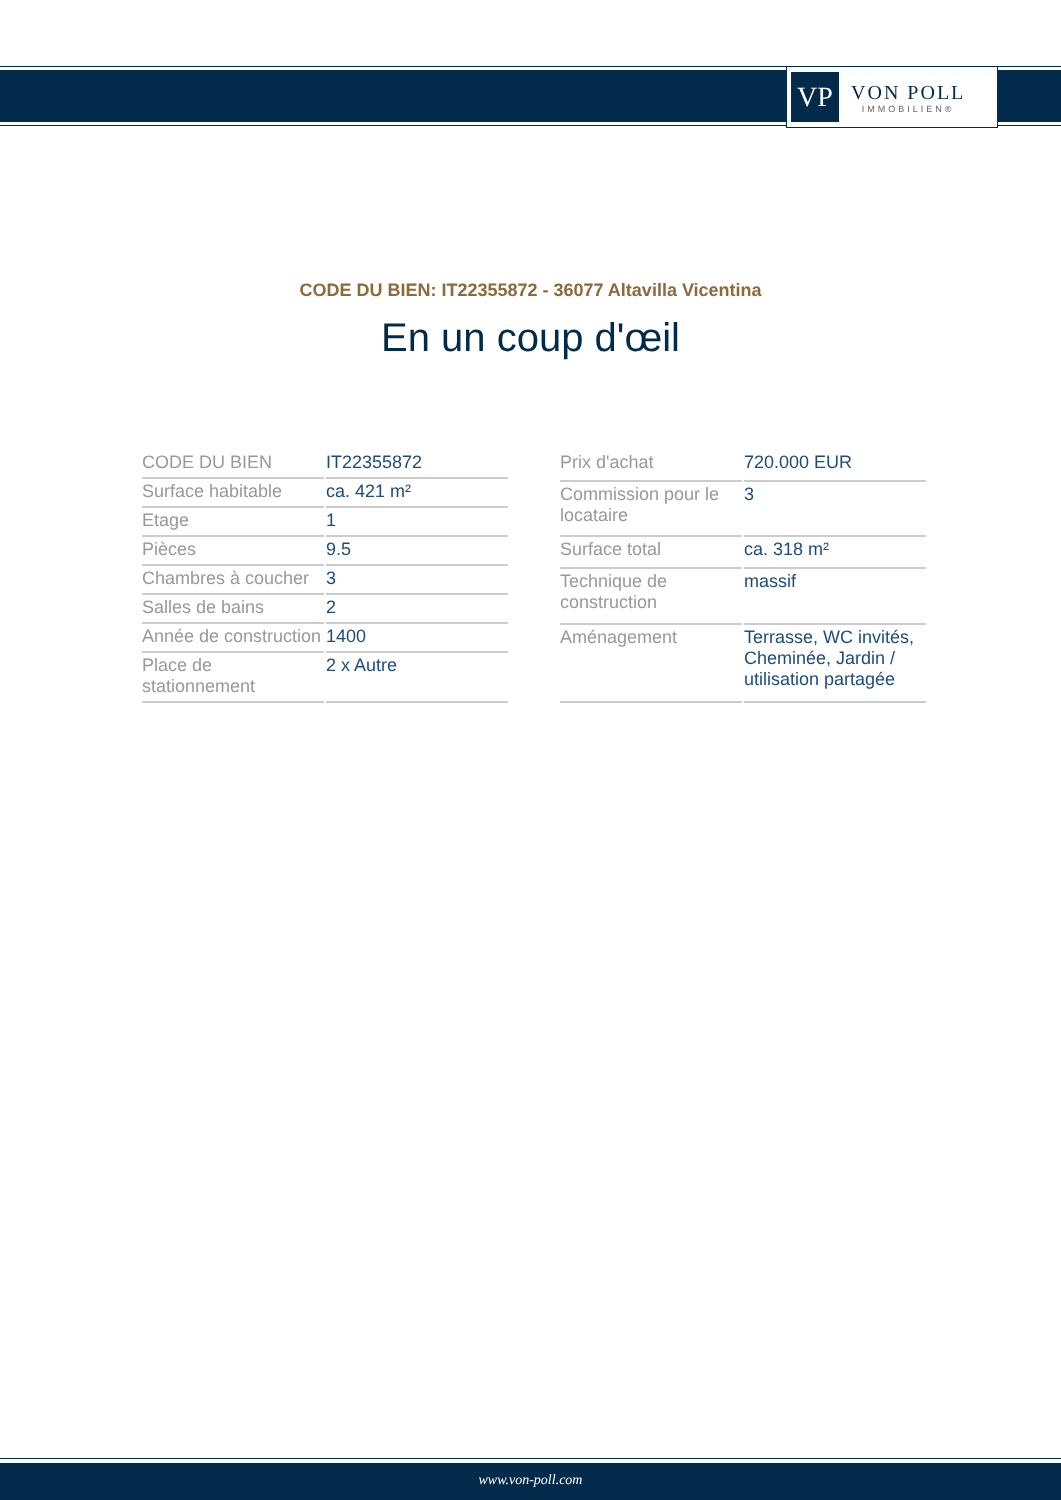VP
VON POLL
IMMOBILIEN®
CODE DU BIEN: IT22355872 - 36077 Altavilla Vicentina
En un coup d'œil
| CODE DU BIEN | IT22355872 |
| Surface habitable | ca. 421 m² |
| Etage | 1 |
| Pièces | 9.5 |
| Chambres à coucher | 3 |
| Salles de bains | 2 |
| Année de construction | 1400 |
| Place de stationnement | 2 x Autre |
| Prix d'achat | 720.000 EUR |
| Commission pour le locataire | 3 |
| Surface total | ca. 318 m² |
| Technique de construction | massif |
| Aménagement | Terrasse, WC invités, Cheminée, Jardin / utilisation partagée |
www.von-poll.com